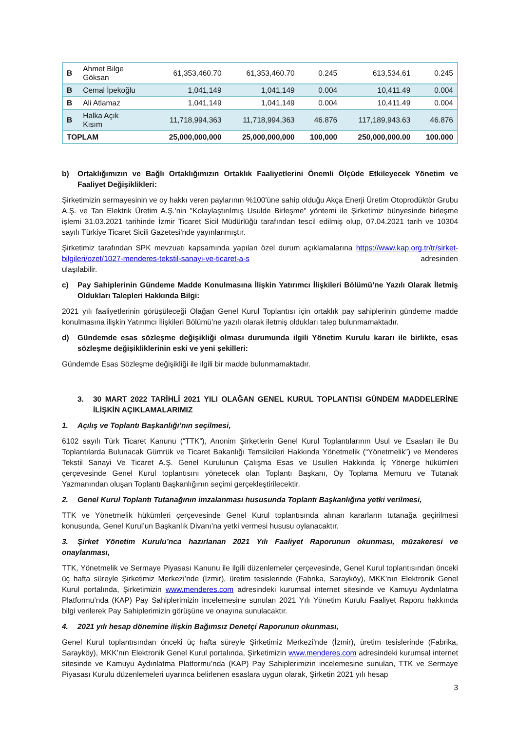| B | Ahmet Bilge Göksan | 61,353,460.70 | 61,353,460.70 | 0.245 | 613,534.61 | 0.245 |
| B | Cemal İpekoğlu | 1,041,149 | 1,041,149 | 0.004 | 10,411.49 | 0.004 |
| B | Ali Atlamaz | 1,041,149 | 1,041,149 | 0.004 | 10,411.49 | 0.004 |
| B | Halka Açık Kısım | 11,718,994,363 | 11,718,994,363 | 46.876 | 117,189,943.63 | 46.876 |
| TOPLAM | | 25,000,000,000 | 25,000,000,000 | 100,000 | 250,000,000.00 | 100.000 |
b) Ortaklığımızın ve Bağlı Ortaklığımızın Ortaklık Faaliyetlerini Önemli Ölçüde Etkileyecek Yönetim ve Faaliyet Değişiklikleri:
Şirketimizin sermayesinin ve oy hakkı veren paylarının %100'üne sahip olduğu Akça Enerji Üretim Otoprodüktör Grubu A.Ş. ve Tan Elektrik Üretim A.Ş.'nin "Kolaylaştırılmış Usulde Birleşme" yöntemi ile Şirketimiz bünyesinde birleşme işlemi 31.03.2021 tarihinde İzmir Ticaret Sicil Müdürlüğü tarafından tescil edilmiş olup, 07.04.2021 tarih ve 10304 sayılı Türkiye Ticaret Sicili Gazetesi'nde yayınlanmıştır.
Şirketimiz tarafından SPK mevzuatı kapsamında yapılan özel durum açıklamalarına https://www.kap.org.tr/tr/sirket-bilgileri/ozet/1027-menderes-tekstil-sanayi-ve-ticaret-a-s adresinden
ulaşılabilir.
c) Pay Sahiplerinin Gündeme Madde Konulmasına İlişkin Yatırımcı İlişkileri Bölümü’ne Yazılı Olarak İletmiş Oldukları Talepleri Hakkında Bilgi:
2021 yılı faaliyetlerinin görüşüleceği Olağan Genel Kurul Toplantısı için ortaklık pay sahiplerinin gündeme madde konulmasına ilişkin Yatırımcı İlişkileri Bölümü’ne yazılı olarak iletmiş oldukları talep bulunmamaktadır.
d) Gündemde esas sözleşme değişikliği olması durumunda ilgili Yönetim Kurulu kararı ile birlikte, esas sözleşme değişikliklerinin eski ve yeni şekilleri:
Gündemde Esas Sözleşme değişikliği ile ilgili bir madde bulunmamaktadır.
3. 30 MART 2022 TARİHLİ 2021 YILI OLAĞAN GENEL KURUL TOPLANTISI GÜNDEM MADDELERİNE İLİŞKİN AÇIKLAMALARIMIZ
1. Açılış ve Toplantı Başkanlığı’nın seçilmesi,
6102 sayılı Türk Ticaret Kanunu (“TTK”), Anonim Şirketlerin Genel Kurul Toplantılarının Usul ve Esasları ile Bu Toplantılarda Bulunacak Gümrük ve Ticaret Bakanlığı Temsilcileri Hakkında Yönetmelik (“Yönetmelik”) ve Menderes Tekstil Sanayi Ve Ticaret A.Ş. Genel Kurulunun Çalışma Esas ve Usulleri Hakkında İç Yönerge hükümleri çerçevesinde Genel Kurul toplantısını yönetecek olan Toplantı Başkanı, Oy Toplama Memuru ve Tutanak Yazmanından oluşan Toplantı Başkanlığının seçimi gerçekleştirilecektir.
2. Genel Kurul Toplantı Tutanağının imzalanması hususunda Toplantı Başkanlığına yetki verilmesi,
TTK ve Yönetmelik hükümleri çerçevesinde Genel Kurul toplantısında alınan kararların tutanağa geçirilmesi konusunda, Genel Kurul’un Başkanlık Divanı’na yetki vermesi hususu oylanacaktır.
3. Şirket Yönetim Kurulu’nca hazırlanan 2021 Yılı Faaliyet Raporunun okunması, müzakeresi ve onaylanması,
TTK, Yönetmelik ve Sermaye Piyasası Kanunu ile ilgili düzenlemeler çerçevesinde, Genel Kurul toplantısından önceki üç hafta süreyle Şirketimiz Merkezi’nde (İzmir), üretim tesislerinde (Fabrika, Sarayköy), MKK’nın Elektronik Genel Kurul portalında, Şirketimizin www.menderes.com adresindeki kurumsal internet sitesinde ve Kamuyu Aydınlatma Platformu’nda (KAP) Pay Sahiplerimizin incelemesine sunulan 2021 Yılı Yönetim Kurulu Faaliyet Raporu hakkında bilgi verilerek Pay Sahiplerimizin görüşüne ve onayına sunulacaktır.
4. 2021 yılı hesap dönemine ilişkin Bağımsız Denetçi Raporunun okunması,
Genel Kurul toplantısından önceki üç hafta süreyle Şirketimiz Merkezi’nde (İzmir), üretim tesislerinde (Fabrika, Sarayköy), MKK’nın Elektronik Genel Kurul portalında, Şirketimizin www.menderes.com adresindeki kurumsal internet sitesinde ve Kamuyu Aydınlatma Platformu’nda (KAP) Pay Sahiplerimizin incelemesine sunulan, TTK ve Sermaye Piyasası Kurulu düzenlemeleri uyarınca belirlenen esaslara uygun olarak, Şirketin 2021 yılı hesap
3